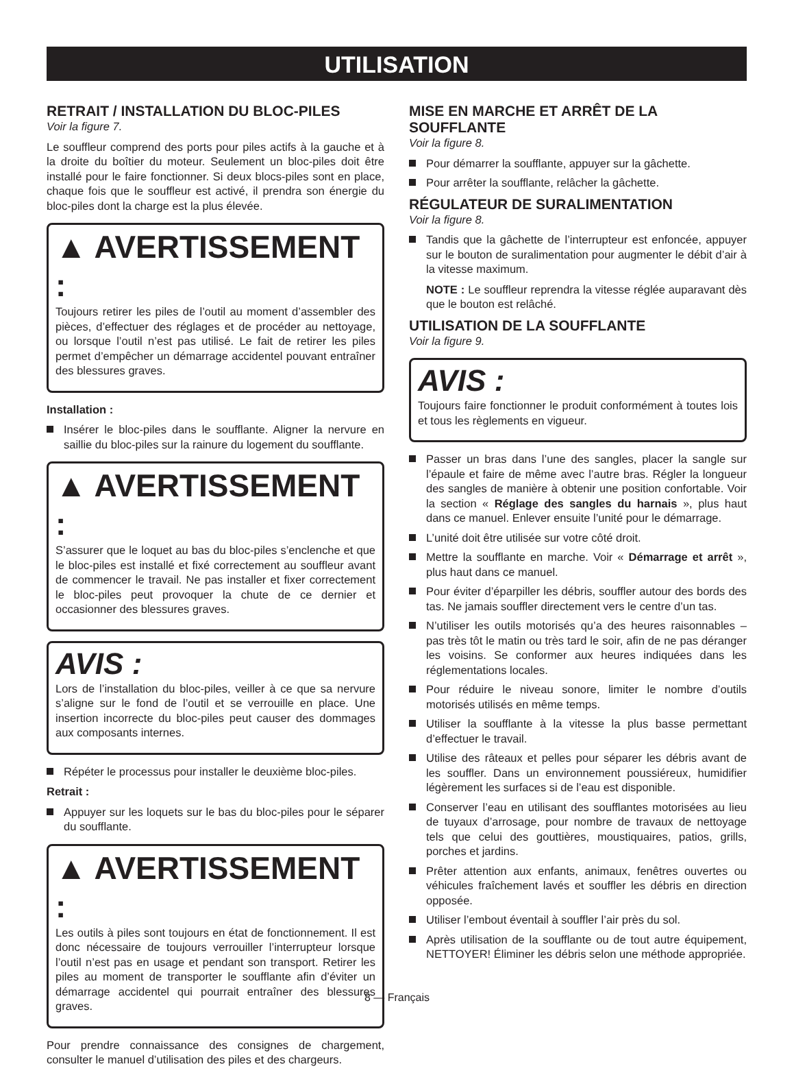UTILISATION
RETRAIT / INSTALLATION DU BLOC-PILES
Voir la figure 7.
Le souffleur comprend des ports pour piles actifs à la gauche et à la droite du boîtier du moteur. Seulement un bloc-piles doit être installé pour le faire fonctionner. Si deux blocs-piles sont en place, chaque fois que le souffleur est activé, il prendra son énergie du bloc-piles dont la charge est la plus élevée.
▲ AVERTISSEMENT :
Toujours retirer les piles de l’outil au moment d’assembler des pièces, d’effectuer des réglages et de procéder au nettoyage, ou lorsque l’outil n’est pas utilisé. Le fait de retirer les piles permet d’empêcher un démarrage accidentel pouvant entraîner des blessures graves.
Installation :
Insérer le bloc-piles dans le soufflante. Aligner la nervure en saillie du bloc-piles sur la rainure du logement du soufflante.
▲ AVERTISSEMENT :
S’assurer que le loquet au bas du bloc-piles s’enclenche et que le bloc-piles est installé et fixé correctement au souffleur avant de commencer le travail. Ne pas installer et fixer correctement le bloc-piles peut provoquer la chute de ce dernier et occasionner des blessures graves.
AVIS :
Lors de l’installation du bloc-piles, veiller à ce que sa nervure s’aligne sur le fond de l’outil et se verrouille en place. Une insertion incorrecte du bloc-piles peut causer des dommages aux composants internes.
Répéter le processus pour installer le deuxième bloc-piles.
Retrait :
Appuyer sur les loquets sur le bas du bloc-piles pour le séparer du soufflante.
▲ AVERTISSEMENT :
Les outils à piles sont toujours en état de fonctionnement. Il est donc nécessaire de toujours verrouiller l’interrupteur lorsque l’outil n’est pas en usage et pendant son transport. Retirer les piles au moment de transporter le soufflante afin d’éviter un démarrage accidentel qui pourrait entraîner des blessures graves.
Pour prendre connaissance des consignes de chargement, consulter le manuel d’utilisation des piles et des chargeurs.
MISE EN MARCHE ET ARRÊT DE LA SOUFFLANTE
Voir la figure 8.
Pour démarrer la soufflante, appuyer sur la gâchette.
Pour arrêter la soufflante, relâcher la gâchette.
RÉGULATEUR DE SURALIMENTATION
Voir la figure 8.
Tandis que la gâchette de l’interrupteur est enfoncée, appuyer sur le bouton de suralimentation pour augmenter le débit d’air à la vitesse maximum.
NOTE : Le souffleur reprendra la vitesse réglée auparavant dès que le bouton est relâché.
UTILISATION DE LA SOUFFLANTE
Voir la figure 9.
AVIS :
Toujours faire fonctionner le produit conformément à toutes lois et tous les règlements en vigueur.
Passer un bras dans l’une des sangles, placer la sangle sur l’épaule et faire de même avec l’autre bras. Régler la longueur des sangles de manière à obtenir une position confortable. Voir la section « Réglage des sangles du harnais », plus haut dans ce manuel. Enlever ensuite l’unité pour le démarrage.
L’unité doit être utilisée sur votre côté droit.
Mettre la soufflante en marche. Voir « Démarrage et arrêt », plus haut dans ce manuel.
Pour éviter d’éparpiller les débris, souffler autour des bords des tas. Ne jamais souffler directement vers le centre d’un tas.
N’utiliser les outils motorisés qu’a des heures raisonnables – pas très tôt le matin ou très tard le soir, afin de ne pas déranger les voisins. Se conformer aux heures indiquées dans les réglementations locales.
Pour réduire le niveau sonore, limiter le nombre d’outils motorisés utilisés en même temps.
Utiliser la soufflante à la vitesse la plus basse permettant d’effectuer le travail.
Utilise des râteaux et pelles pour séparer les débris avant de les souffler. Dans un environnement poussiéreux, humidifier légèrement les surfaces si de l’eau est disponible.
Conserver l’eau en utilisant des soufflantes motorisées au lieu de tuyaux d’arrosage, pour nombre de travaux de nettoyage tels que celui des gouttières, moustiquaires, patios, grills, porches et jardins.
Prêter attention aux enfants, animaux, fenêtres ouvertes ou véhicules fraîchement lavés et souffler les débris en direction opposée.
Utiliser l’embout éventail à souffler l’air près du sol.
Après utilisation de la soufflante ou de tout autre équipement, NETTOYER! Éliminer les débris selon une méthode appropriée.
8 — Français